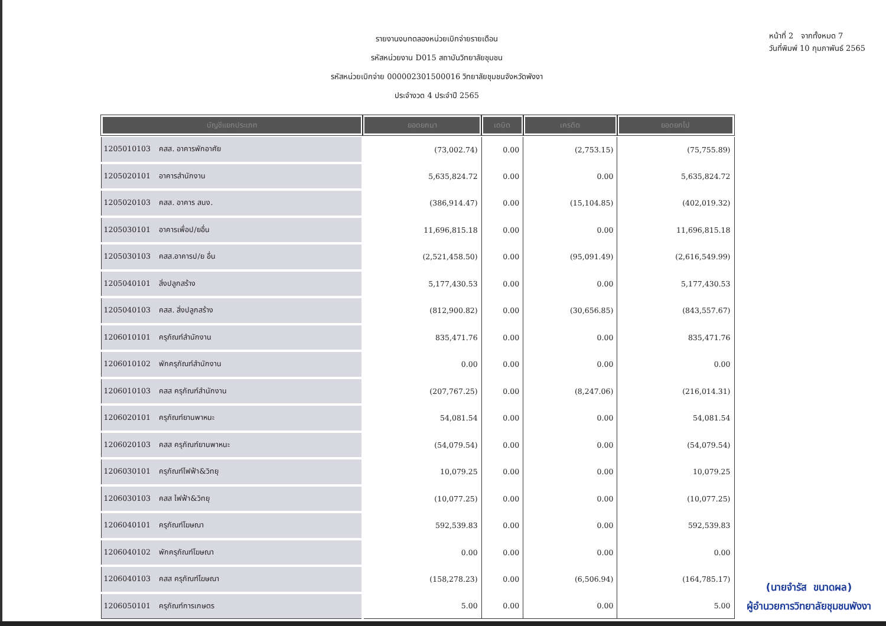รายงานงบทดลองหน่วยเบิกจ่ายรายเดือน
รหัสหน่วยงาน D015 สถาบันวิทยาลัยชุมชน
รหัสหน่วยเบิกจ่าย 000002301500016 วิทยาลัยชุมชนจังหวัดพังงา
ประจำงวด 4 ประจำปี 2565
หน้าที่ 2 จากทั้งหมด 7
วันที่พิมพ์ 10 กุมภาพันธ์ 2565
| บัญชีแยกประเภท | ยอดยกมา | เดบิต | เครดิต | ยอดยกไป |
| --- | --- | --- | --- | --- |
| 1205010103 คสส. อาคารพักอาศัย | (73,002.74) | 0.00 | (2,753.15) | (75,755.89) |
| 1205020101 อาคารสำนักงาน | 5,635,824.72 | 0.00 | 0.00 | 5,635,824.72 |
| 1205020103 คสส. อาคาร สนง. | (386,914.47) | 0.00 | (15,104.85) | (402,019.32) |
| 1205030101 อาคารเพื่อป/ยอื่น | 11,696,815.18 | 0.00 | 0.00 | 11,696,815.18 |
| 1205030103 คสส.อาคารป/ย อื่น | (2,521,458.50) | 0.00 | (95,091.49) | (2,616,549.99) |
| 1205040101 สิ่งปลูกสร้าง | 5,177,430.53 | 0.00 | 0.00 | 5,177,430.53 |
| 1205040103 คสส. สิ่งปลูกสร้าง | (812,900.82) | 0.00 | (30,656.85) | (843,557.67) |
| 1206010101 ครุภัณฑ์สำนักงาน | 835,471.76 | 0.00 | 0.00 | 835,471.76 |
| 1206010102 พักครุภัณฑ์สำนักงาน | 0.00 | 0.00 | 0.00 | 0.00 |
| 1206010103 คสส ครุภัณฑ์สำนักงาน | (207,767.25) | 0.00 | (8,247.06) | (216,014.31) |
| 1206020101 ครุภัณฑ์ยานพาหนะ | 54,081.54 | 0.00 | 0.00 | 54,081.54 |
| 1206020103 คสส ครุภัณฑ์ยานพาหนะ | (54,079.54) | 0.00 | 0.00 | (54,079.54) |
| 1206030101 ครุภัณฑ์ไฟฟ้า&วิทยุ | 10,079.25 | 0.00 | 0.00 | 10,079.25 |
| 1206030103 คสส ไฟฟ้า&วิทยุ | (10,077.25) | 0.00 | 0.00 | (10,077.25) |
| 1206040101 ครุภัณฑ์โฆษณา | 592,539.83 | 0.00 | 0.00 | 592,539.83 |
| 1206040102 พักครุภัณฑ์โฆษณา | 0.00 | 0.00 | 0.00 | 0.00 |
| 1206040103 คสส ครุภัณฑ์โฆษณา | (158,278.23) | 0.00 | (6,506.94) | (164,785.17) |
| 1206050101 ครุภัณฑ์การเกษตร | 5.00 | 0.00 | 0.00 | 5.00 |
(นายจำรัส ขนาดผล)
ผู้อำนวยการวิทยาลัยชุมชนพังงา